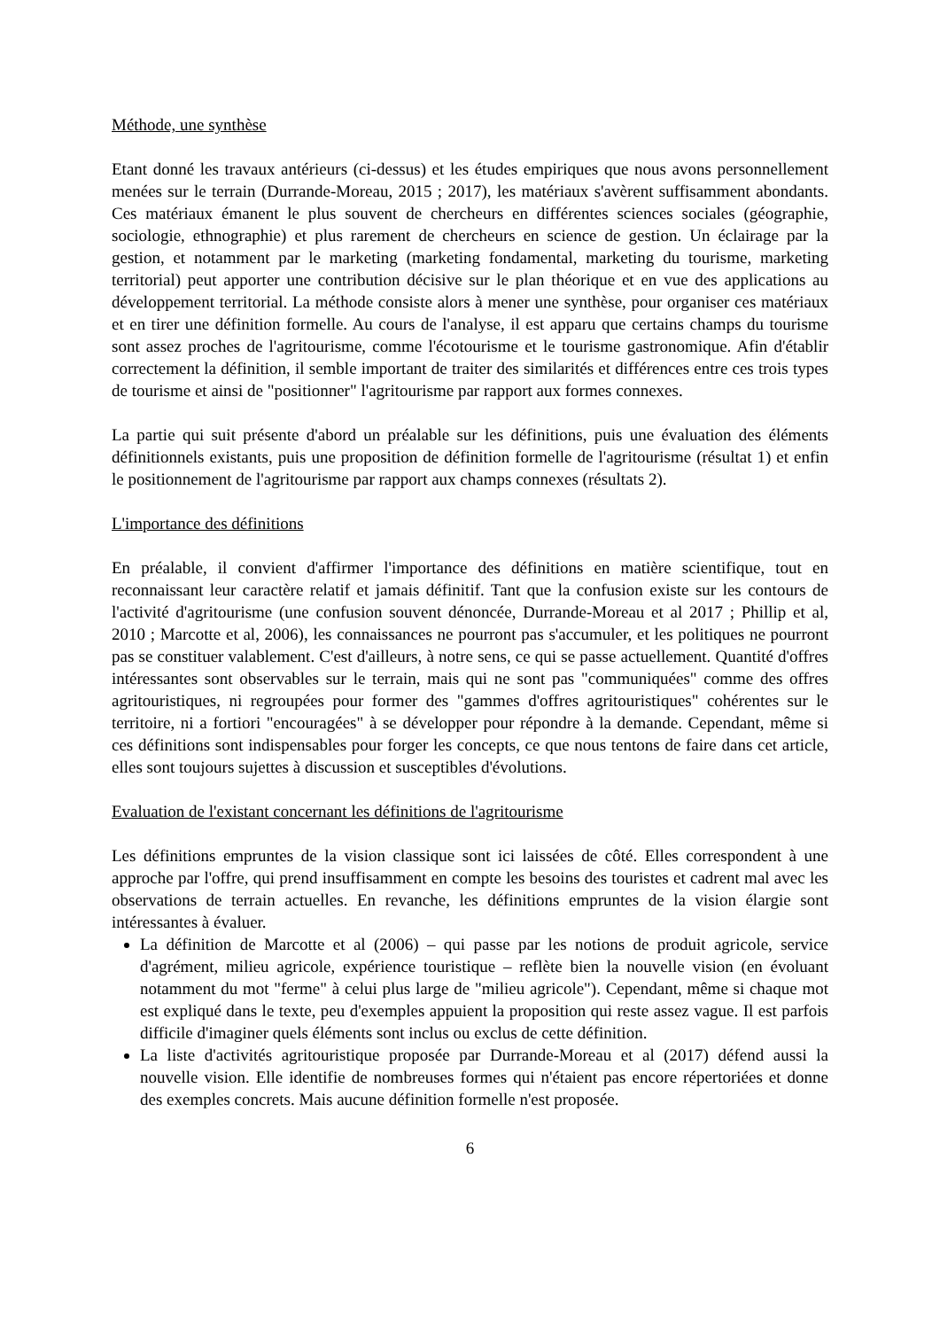Méthode, une synthèse
Etant donné les travaux antérieurs (ci-dessus) et les études empiriques que nous avons personnellement menées sur le terrain (Durrande-Moreau, 2015 ; 2017), les matériaux s'avèrent suffisamment abondants. Ces matériaux émanent le plus souvent de chercheurs en différentes sciences sociales (géographie, sociologie, ethnographie) et plus rarement de chercheurs en science de gestion. Un éclairage par la gestion, et notamment par le marketing (marketing fondamental, marketing du tourisme, marketing territorial) peut apporter une contribution décisive sur le plan théorique et en vue des applications au développement territorial. La méthode consiste alors à mener une synthèse, pour organiser ces matériaux et en tirer une définition formelle. Au cours de l'analyse, il est apparu que certains champs du tourisme sont assez proches de l'agritourisme, comme l'écotourisme et le tourisme gastronomique. Afin d'établir correctement la définition, il semble important de traiter des similarités et différences entre ces trois types de tourisme et ainsi de "positionner" l'agritourisme par rapport aux formes connexes.
La partie qui suit présente d'abord un préalable sur les définitions, puis une évaluation des éléments définitionnels existants, puis une proposition de définition formelle de l'agritourisme (résultat 1) et enfin le positionnement de l'agritourisme par rapport aux champs connexes (résultats 2).
L'importance des définitions
En préalable, il convient d'affirmer l'importance des définitions en matière scientifique, tout en reconnaissant leur caractère relatif et jamais définitif. Tant que la confusion existe sur les contours de l'activité d'agritourisme (une confusion souvent dénoncée, Durrande-Moreau et al 2017 ; Phillip et al, 2010 ; Marcotte et al, 2006), les connaissances ne pourront pas s'accumuler, et les politiques ne pourront pas se constituer valablement. C'est d'ailleurs, à notre sens, ce qui se passe actuellement. Quantité d'offres intéressantes sont observables sur le terrain, mais qui ne sont pas "communiquées" comme des offres agritouristiques, ni regroupées pour former des "gammes d'offres agritouristiques" cohérentes sur le territoire, ni a fortiori "encouragées" à se développer pour répondre à la demande. Cependant, même si ces définitions sont indispensables pour forger les concepts, ce que nous tentons de faire dans cet article, elles sont toujours sujettes à discussion et susceptibles d'évolutions.
Evaluation de l'existant concernant les définitions de l'agritourisme
Les définitions empruntes de la vision classique sont ici laissées de côté. Elles correspondent à une approche par l'offre, qui prend insuffisamment en compte les besoins des touristes et cadrent mal avec les observations de terrain actuelles. En revanche, les définitions empruntes de la vision élargie sont intéressantes à évaluer.
La définition de Marcotte et al (2006) – qui passe par les notions de produit agricole, service d'agrément, milieu agricole, expérience touristique – reflète bien la nouvelle vision (en évoluant notamment du mot "ferme" à celui plus large de "milieu agricole"). Cependant, même si chaque mot est expliqué dans le texte, peu d'exemples appuient la proposition qui reste assez vague. Il est parfois difficile d'imaginer quels éléments sont inclus ou exclus de cette définition.
La liste d'activités agritouristique proposée par Durrande-Moreau et al (2017) défend aussi la nouvelle vision. Elle identifie de nombreuses formes qui n'étaient pas encore répertoriées et donne des exemples concrets. Mais aucune définition formelle n'est proposée.
6